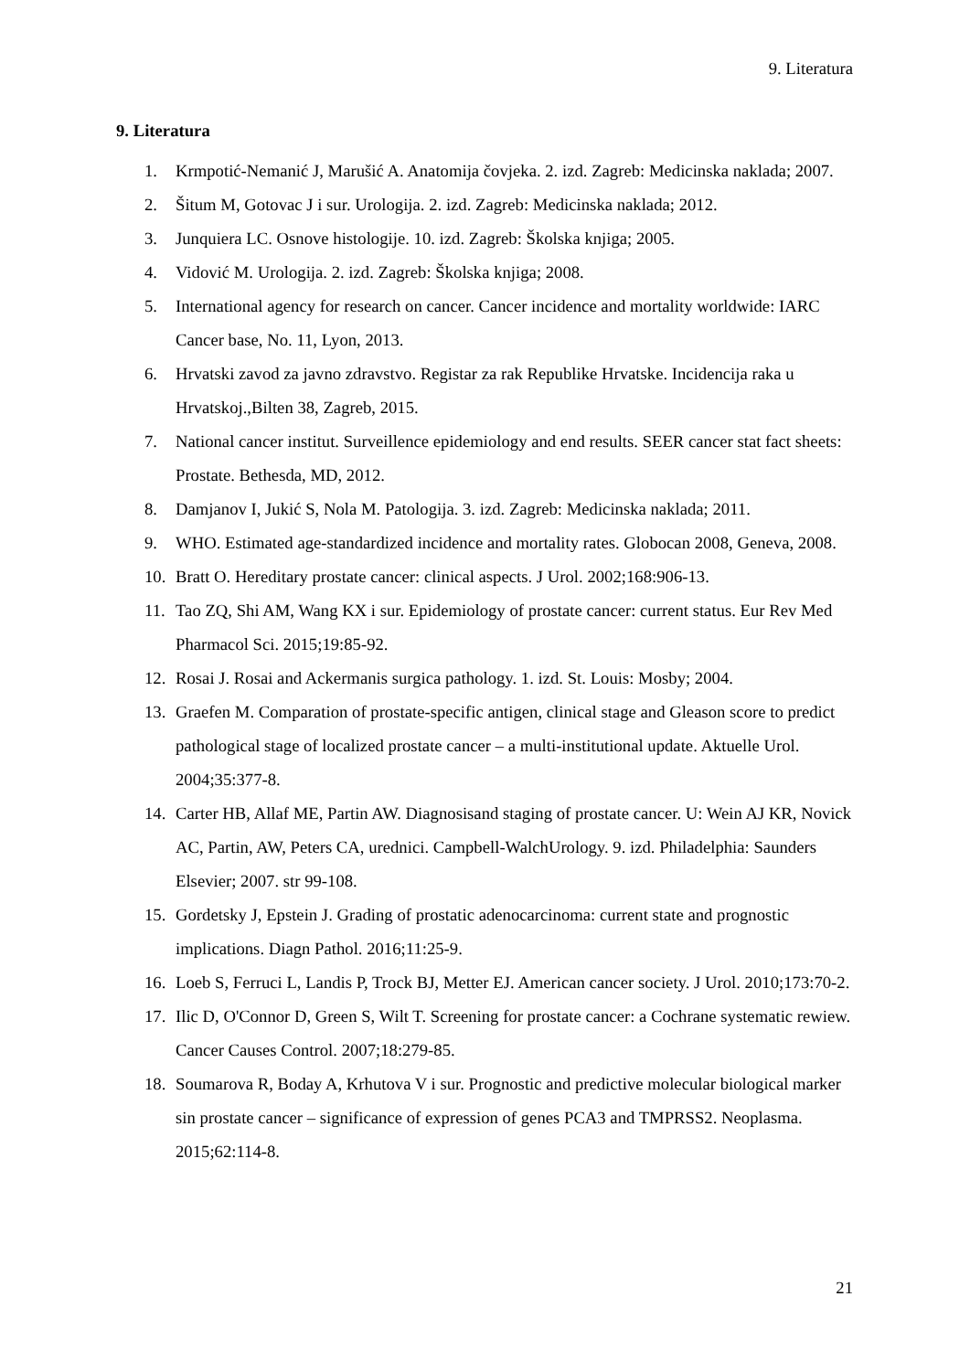9. Literatura
9. Literatura
1. Krmpotić-Nemanić J, Marušić A. Anatomija čovjeka. 2. izd. Zagreb: Medicinska naklada; 2007.
2. Šitum M, Gotovac J i sur. Urologija. 2. izd. Zagreb: Medicinska naklada; 2012.
3. Junquiera LC. Osnove histologije. 10. izd. Zagreb: Školska knjiga; 2005.
4. Vidović M. Urologija. 2. izd. Zagreb: Školska knjiga; 2008.
5. International agency for research on cancer. Cancer incidence and mortality worldwide: IARC Cancer base, No. 11, Lyon, 2013.
6. Hrvatski zavod za javno zdravstvo. Registar za rak Republike Hrvatske. Incidencija raka u Hrvatskoj.,Bilten 38, Zagreb, 2015.
7. National cancer institut. Surveillence epidemiology and end results. SEER cancer stat fact sheets: Prostate. Bethesda, MD, 2012.
8. Damjanov I, Jukić S, Nola M. Patologija. 3. izd. Zagreb: Medicinska naklada; 2011.
9. WHO. Estimated age-standardized incidence and mortality rates. Globocan 2008, Geneva, 2008.
10. Bratt O. Hereditary prostate cancer: clinical aspects. J Urol. 2002;168:906-13.
11. Tao ZQ, Shi AM, Wang KX i sur. Epidemiology of prostate cancer: current status. Eur Rev Med Pharmacol Sci. 2015;19:85-92.
12. Rosai J. Rosai and Ackermanis surgica pathology. 1. izd. St. Louis: Mosby; 2004.
13. Graefen M. Comparation of prostate-specific antigen, clinical stage and Gleason score to predict pathological stage of localized prostate cancer – a multi-institutional update. Aktuelle Urol. 2004;35:377-8.
14. Carter HB, Allaf ME, Partin AW. Diagnosisand staging of prostate cancer. U: Wein AJ KR, Novick AC, Partin, AW, Peters CA, urednici. Campbell-WalchUrology. 9. izd. Philadelphia: Saunders Elsevier; 2007. str 99-108.
15. Gordetsky J, Epstein J. Grading of prostatic adenocarcinoma: current state and prognostic implications. Diagn Pathol. 2016;11:25-9.
16. Loeb S, Ferruci L, Landis P, Trock BJ, Metter EJ. American cancer society. J Urol. 2010;173:70-2.
17. Ilic D, O'Connor D, Green S, Wilt T. Screening for prostate cancer: a Cochrane systematic rewiew. Cancer Causes Control. 2007;18:279-85.
18. Soumarova R, Boday A, Krhutova V i sur. Prognostic and predictive molecular biological marker sin prostate cancer – significance of expression of genes PCA3 and TMPRSS2. Neoplasma. 2015;62:114-8.
21